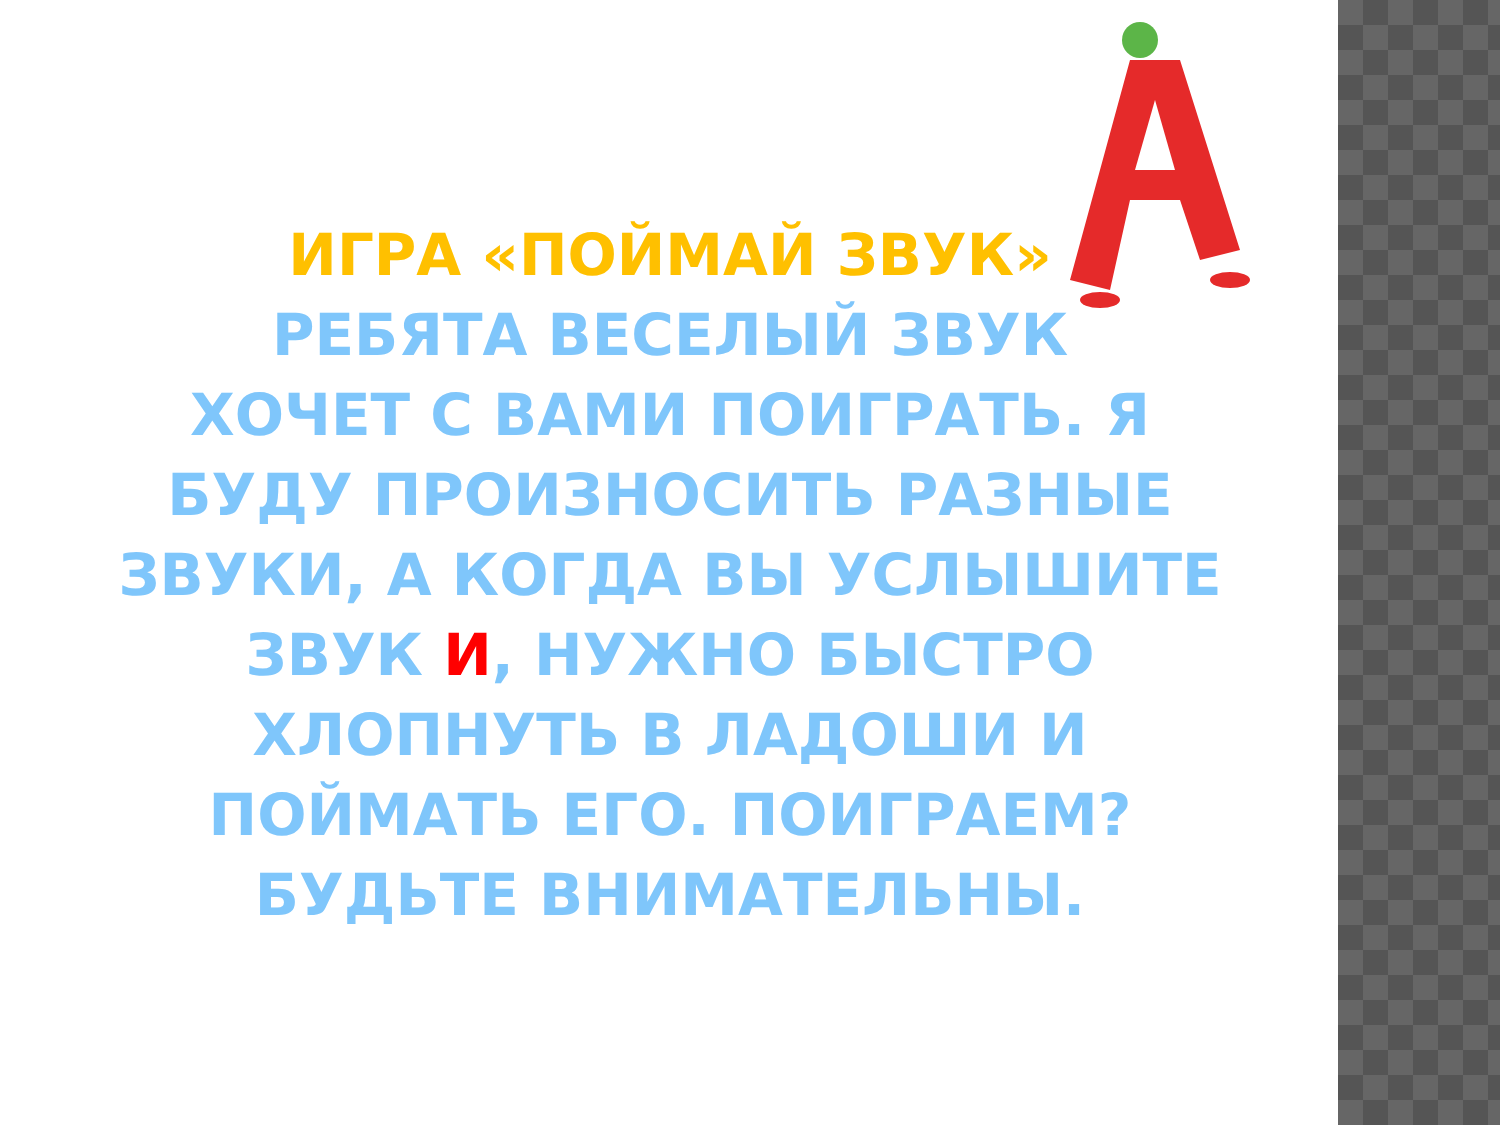ИГРА «ПОЙМАЙ ЗВУК»
РЕБЯТА ВЕСЕЛЫЙ ЗВУК
ХОЧЕТ С ВАМИ ПОИГРАТЬ. Я БУДУ ПРОИЗНОСИТЬ РАЗНЫЕ ЗВУКИ, А КОГДА ВЫ УСЛЫШИТЕ ЗВУК И, НУЖНО БЫСТРО ХЛОПНУТЬ В ЛАДОШИ И ПОЙМАТЬ ЕГО. ПОИГРАЕМ? БУДЬТЕ ВНИМАТЕЛЬНЫ.